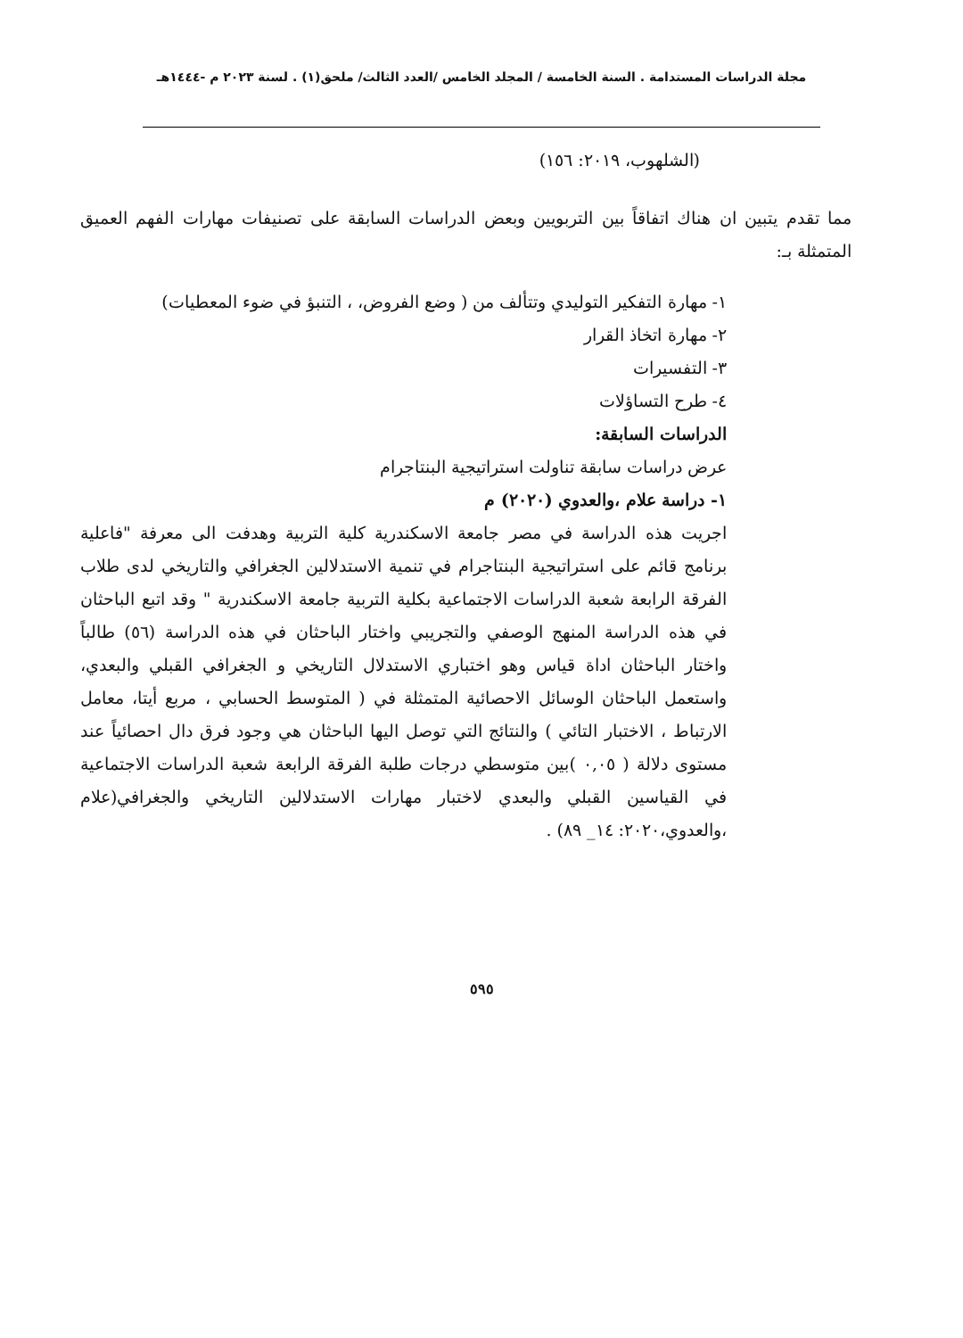مجلة الدراسات المستدامة . السنة الخامسة / المجلد الخامس /العدد الثالث/ ملحق(١) . لسنة ٢٠٢٣ م -١٤٤٤هـ
(الشلهوب، ٢٠١٩: ١٥٦)
مما تقدم يتبين ان هناك اتفاقاً بين التربويين وبعض الدراسات السابقة على تصنيفات مهارات الفهم العميق المتمثلة بـ:
١- مهارة التفكير التوليدي وتتألف من ( وضع الفروض، ، التنبؤ في ضوء المعطيات)
٢- مهارة اتخاذ القرار
٣- التفسيرات
٤- طرح التساؤلات
الدراسات السابقة:
عرض دراسات سابقة تناولت استراتيجية البنتاجرام
١- دراسة علام ،والعدوي (٢٠٢٠) م
اجريت هذه الدراسة في مصر جامعة الاسكندرية كلية التربية وهدفت الى معرفة "فاعلية برنامج قائم على استراتيجية البنتاجرام في تنمية الاستدلالين الجغرافي والتاريخي لدى طلاب الفرقة الرابعة شعبة الدراسات الاجتماعية بكلية التربية جامعة الاسكندرية " وقد اتبع الباحثان في هذه الدراسة المنهج الوصفي والتجريبي واختار الباحثان في هذه الدراسة (٥٦) طالباً واختار الباحثان اداة قياس وهو اختباري الاستدلال التاريخي و الجغرافي القبلي والبعدي، واستعمل الباحثان الوسائل الاحصائية المتمثلة في ( المتوسط الحسابي ، مربع أيتا، معامل الارتباط ، الاختبار التائي ) والنتائج التي توصل اليها الباحثان هي وجود فرق دال احصائياً عند مستوى دلالة ( ٠,٠٥ )بين متوسطي درجات طلبة الفرقة الرابعة شعبة الدراسات الاجتماعية في القياسين القبلي والبعدي لاختبار مهارات الاستدلالين التاريخي والجغرافي(علام ،والعدوي،٢٠٢٠: ١٤_ ٨٩) .
٥٩٥